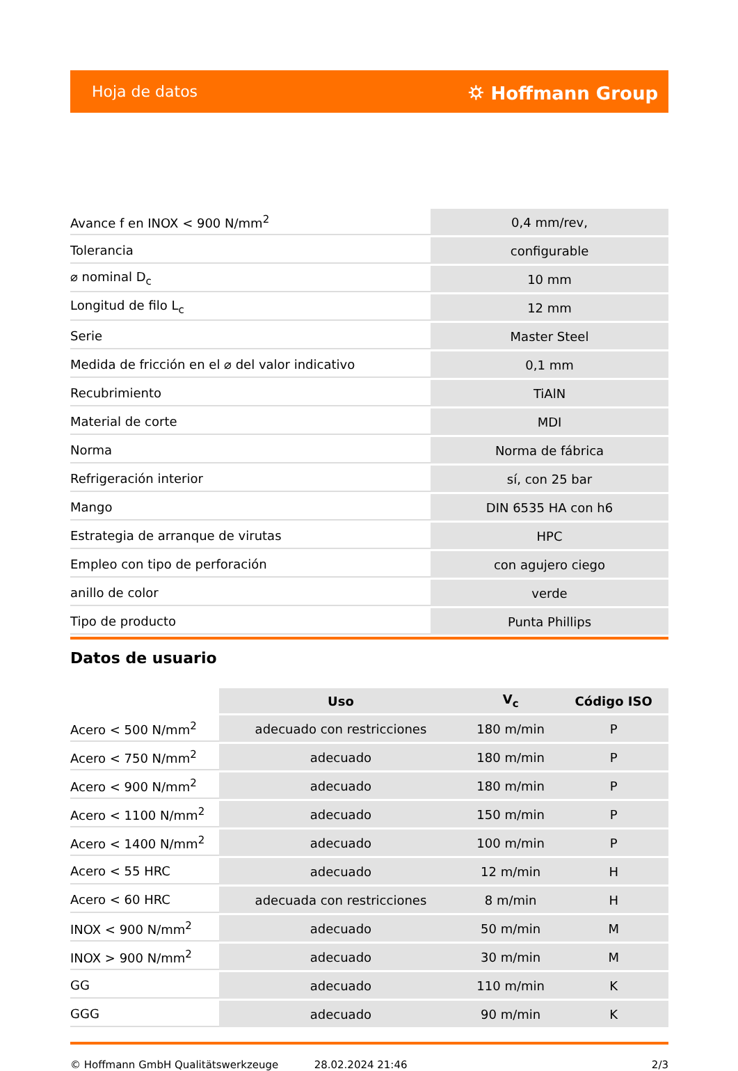Hoja de datos ⛭ Hoffmann Group
| Avance f en INOX < 900 N/mm<sup>2</sup> | 0,4 mm/rev, |
| Tolerancia | configurable |
| ⌀ nominal D<sub>c</sub> | 10 mm |
| Longitud de filo L<sub>c</sub> | 12 mm |
| Serie | Master Steel |
| Medida de fricción en el ⌀ del valor indicativo | 0,1 mm |
| Recubrimiento | TiAlN |
| Material de corte | MDI |
| Norma | Norma de fábrica |
| Refrigeración interior | sí, con 25 bar |
| Mango | DIN 6535 HA con h6 |
| Estrategia de arranque de virutas | HPC |
| Empleo con tipo de perforación | con agujero ciego |
| anillo de color | verde |
| Tipo de producto | Punta Phillips |
Datos de usuario
| | Uso | V<sub>c</sub> | Código ISO |
| Acero < 500 N/mm<sup>2</sup> | adecuado con restricciones | 180 m/min | P |
| Acero < 750 N/mm<sup>2</sup> | adecuado | 180 m/min | P |
| Acero < 900 N/mm<sup>2</sup> | adecuado | 180 m/min | P |
| Acero < 1100 N/mm<sup>2</sup> | adecuado | 150 m/min | P |
| Acero < 1400 N/mm<sup>2</sup> | adecuado | 100 m/min | P |
| Acero < 55 HRC | adecuado | 12 m/min | H |
| Acero < 60 HRC | adecuada con restricciones | 8 m/min | H |
| INOX < 900 N/mm<sup>2</sup> | adecuado | 50 m/min | M |
| INOX > 900 N/mm<sup>2</sup> | adecuado | 30 m/min | M |
| GG | adecuado | 110 m/min | K |
| GGG | adecuado | 90 m/min | K |
© Hoffmann GmbH Qualitätswerkzeuge 28.02.2024 21:46 2/3